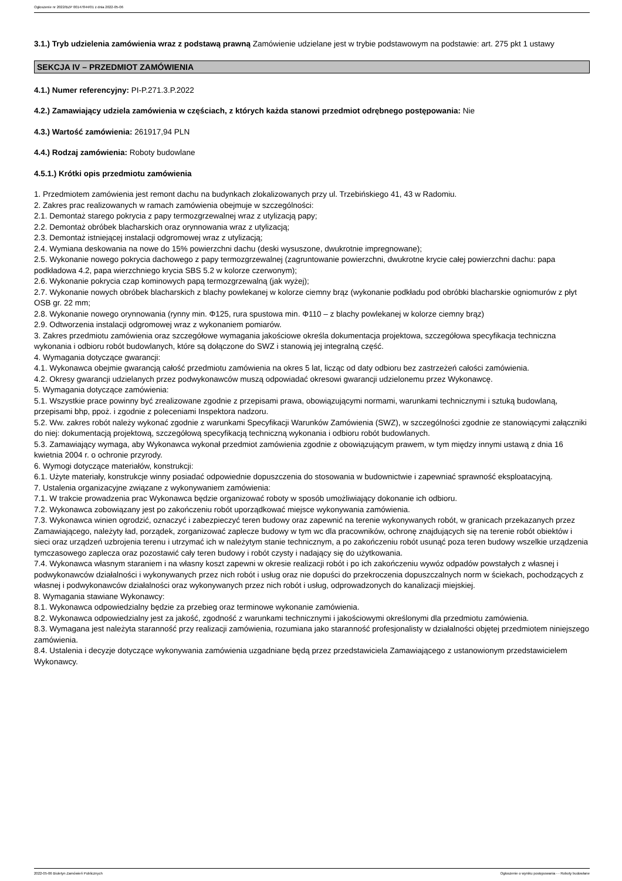Ogłoszenie nr 2022/BZP 00147844/01 z dnia 2022-05-06
3.1.) Tryb udzielenia zamówienia wraz z podstawą prawną Zamówienie udzielane jest w trybie podstawowym na podstawie: art. 275 pkt 1 ustawy
SEKCJA IV – PRZEDMIOT ZAMÓWIENIA
4.1.) Numer referencyjny: PI-P.271.3.P.2022
4.2.) Zamawiający udziela zamówienia w częściach, z których każda stanowi przedmiot odrębnego postępowania: Nie
4.3.) Wartość zamówienia: 261917,94 PLN
4.4.) Rodzaj zamówienia: Roboty budowlane
4.5.1.) Krótki opis przedmiotu zamówienia
1. Przedmiotem zamówienia jest remont dachu na budynkach zlokalizowanych przy ul. Trzebińskiego 41, 43 w Radomiu.
2. Zakres prac realizowanych w ramach zamówienia obejmuje w szczególności:
2.1. Demontaż starego pokrycia z papy termozgrzewalnej wraz z utylizacją papy;
2.2. Demontaż obróbek blacharskich oraz orynnowania wraz z utylizacją;
2.3. Demontaż istniejącej instalacji odgromowej wraz z utylizacją;
2.4. Wymiana deskowania na nowe do 15% powierzchni dachu (deski wysuszone, dwukrotnie impregnowane);
2.5. Wykonanie nowego pokrycia dachowego z papy termozgrzewalnej (zagruntowanie powierzchni, dwukrotne krycie całej powierzchni dachu: papa podkładowa 4.2, papa wierzchniego krycia SBS 5.2 w kolorze czerwonym);
2.6. Wykonanie pokrycia czap kominowych papą termozgrzewalną (jak wyżej);
2.7. Wykonanie nowych obróbek blacharskich z blachy powlekanej w kolorze ciemny brąz (wykonanie podkładu pod obróbki blacharskie ogniomurów z płyt OSB gr. 22 mm;
2.8. Wykonanie nowego orynnowania (rynny min. Φ125, rura spustowa min. Φ110 – z blachy powlekanej w kolorze ciemny brąz)
2.9. Odtworzenia instalacji odgromowej wraz z wykonaniem pomiarów.
3. Zakres przedmiotu zamówienia oraz szczegółowe wymagania jakościowe określa dokumentacja projektowa, szczegółowa specyfikacja techniczna wykonania i odbioru robót budowlanych, które są dołączone do SWZ i stanowią jej integralną część.
4. Wymagania dotyczące gwarancji:
4.1. Wykonawca obejmie gwarancją całość przedmiotu zamówienia na okres 5 lat, licząc od daty odbioru bez zastrzeżeń całości zamówienia.
4.2. Okresy gwarancji udzielanych przez podwykonawców muszą odpowiadać okresowi gwarancji udzielonemu przez Wykonawcę.
5. Wymagania dotyczące zamówienia:
5.1. Wszystkie prace powinny być zrealizowane zgodnie z przepisami prawa, obowiązującymi normami, warunkami technicznymi i sztuką budowlaną, przepisami bhp, ppoż. i zgodnie z poleceniami Inspektora nadzoru.
5.2. Ww. zakres robót należy wykonać zgodnie z warunkami Specyfikacji Warunków Zamówienia (SWZ), w szczególności zgodnie ze stanowiącymi załączniki do niej: dokumentacją projektową, szczegółową specyfikacją techniczną wykonania i odbioru robót budowlanych.
5.3. Zamawiający wymaga, aby Wykonawca wykonał przedmiot zamówienia zgodnie z obowiązującym prawem, w tym między innymi ustawą z dnia 16 kwietnia 2004 r. o ochronie przyrody.
6. Wymogi dotyczące materiałów, konstrukcji:
6.1. Użyte materiały, konstrukcje winny posiadać odpowiednie dopuszczenia do stosowania w budownictwie i zapewniać sprawność eksploatacyjną.
7. Ustalenia organizacyjne związane z wykonywaniem zamówienia:
7.1. W trakcie prowadzenia prac Wykonawca będzie organizować roboty w sposób umożliwiający dokonanie ich odbioru.
7.2. Wykonawca zobowiązany jest po zakończeniu robót uporządkować miejsce wykonywania zamówienia.
7.3. Wykonawca winien ogrodzić, oznaczyć i zabezpieczyć teren budowy oraz zapewnić na terenie wykonywanych robót, w granicach przekazanych przez Zamawiającego, należyty ład, porządek, zorganizować zaplecze budowy w tym wc dla pracowników, ochronę znajdujących się na terenie robót obiektów i sieci oraz urządzeń uzbrojenia terenu i utrzymać ich w należytym stanie technicznym, a po zakończeniu robót usunąć poza teren budowy wszelkie urządzenia tymczasowego zaplecza oraz pozostawić cały teren budowy i robót czysty i nadający się do użytkowania.
7.4. Wykonawca własnym staraniem i na własny koszt zapewni w okresie realizacji robót i po ich zakończeniu wywóz odpadów powstałych z własnej i podwykonawców działalności i wykonywanych przez nich robót i usług oraz nie dopuści do przekroczenia dopuszczalnych norm w ściekach, pochodzących z własnej i podwykonawców działalności oraz wykonywanych przez nich robót i usług, odprowadzonych do kanalizacji miejskiej.
8. Wymagania stawiane Wykonawcy:
8.1. Wykonawca odpowiedzialny będzie za przebieg oraz terminowe wykonanie zamówienia.
8.2. Wykonawca odpowiedzialny jest za jakość, zgodność z warunkami technicznymi i jakościowymi określonymi dla przedmiotu zamówienia.
8.3. Wymagana jest należyta staranność przy realizacji zamówienia, rozumiana jako staranność profesjonalisty w działalności objętej przedmiotem niniejszego zamówienia.
8.4. Ustalenia i decyzje dotyczące wykonywania zamówienia uzgadniane będą przez przedstawiciela Zamawiającego z ustanowionym przedstawicielem Wykonawcy.
2022-05-06 Biuletyn Zamówień Publicznych Ogłoszenie o wyniku postępowania - - Roboty budowlane